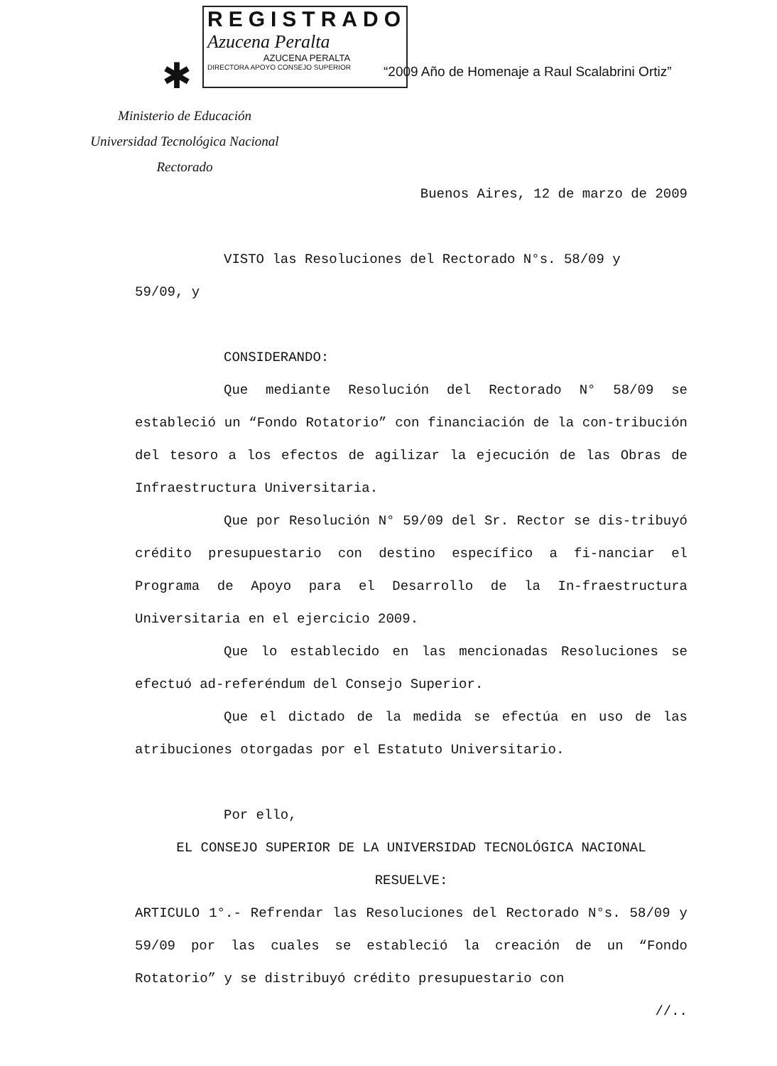REGISTRADO
Azucena Peralta
AZUCENA PERALTA
DIRECTORA APOYO CONSEJO SUPERIOR
✱
“2009 Año de Homenaje a Raul Scalabrini Ortiz”
Ministerio de Educación
Universidad Tecnológica Nacional
Rectorado
Buenos Aires, 12 de marzo de 2009
VISTO las Resoluciones del Rectorado N°s. 58/09 y
59/09, y
CONSIDERANDO:
Que mediante Resolución del Rectorado N° 58/09 se estableció un “Fondo Rotatorio” con financiación de la con-tribución del tesoro a los efectos de agilizar la ejecución de las Obras de Infraestructura Universitaria.
Que por Resolución N° 59/09 del Sr. Rector se dis-tribuyó crédito presupuestario con destino específico a fi-nanciar el Programa de Apoyo para el Desarrollo de la In-fraestructura Universitaria en el ejercicio 2009.
Que lo establecido en las mencionadas Resoluciones se efectuó ad-referéndum del Consejo Superior.
Que el dictado de la medida se efectúa en uso de las atribuciones otorgadas por el Estatuto Universitario.
Por ello,
EL CONSEJO SUPERIOR DE LA UNIVERSIDAD TECNOLÓGICA NACIONAL
RESUELVE:
ARTICULO 1°.- Refrendar las Resoluciones del Rectorado N°s. 58/09 y 59/09 por las cuales se estableció la creación de un “Fondo Rotatorio” y se distribuyó crédito presupuestario con
//..